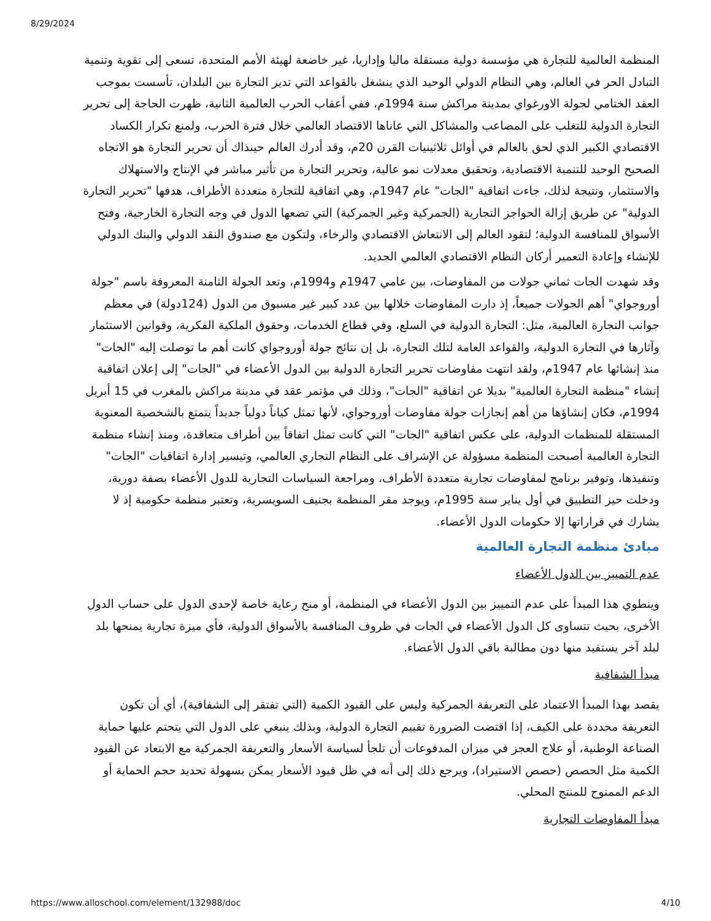8/29/2024
المنظمة العالمية للتجارة هي مؤسسة دولية مستقلة ماليا وإداريا، غير خاضعة لهيئة الأمم المتحدة، تسعى إلى تقوية وتنمية التبادل الحر في العالم، وهي النظام الدولي الوحيد الذي ينشغل بالقواعد التي تدير التجارة بين البلدان، تأسست بموجب العقد الختامي لجولة الاورغواي بمدينة مراكش سنة 1994م، ففي أعقاب الحرب العالمية الثانية، ظهرت الحاجة إلى تحرير التجارة الدولية للتغلب على المصاعب والمشاكل التي عاناها الاقتصاد العالمي خلال فترة الحرب، ولمنع تكرار الكساد الاقتصادي الكبير الذي لحق بالعالم في أوائل ثلاثينيات القرن 20م، وقد أدرك العالم حينذاك أن تحرير التجارة هو الاتجاه الصحيح الوحيد للتنمية الاقتصادية، وتحقيق معدلات نمو عالية، وتحرير التجارة من تأثير مباشر في الإنتاج والاستهلاك والاستثمار، ونتيجة لذلك، جاءت اتفاقية "الجات" عام 1947م، وهي اتفاقية للتجارة متعددة الأطراف، هدفها "تحرير التجارة الدولية" عن طريق إزالة الحواجز التجارية (الجمركية وغير الجمركية) التي تضعها الدول في وجه التجارة الخارجية، وفتح الأسواق للمنافسة الدولية؛ لتقود العالم إلى الانتعاش الاقتصادي والرخاء، ولتكون مع صندوق النقد الدولي والبنك الدولي للإنشاء وإعادة التعمير أركان النظام الاقتصادي العالمي الجديد.
وقد شهدت الجات ثماني جولات من المفاوضات، بين عامي 1947م و1994م، وتعد الجولة الثامنة المعروفة باسم "جولة أوروجواي" أهم الجولات جميعاً، إذ دارت المفاوضات خلالها بين عدد كبير غير مسبوق من الدول (124دولة) في معظم جوانب التجارة العالمية، مثل: التجارة الدولية في السلع، وفي قطاع الخدمات، وحقوق الملكية الفكرية، وقوانين الاستثمار وآثارها في التجارة الدولية، والقواعد العامة لتلك التجارة، بل إن نتائج جولة أوروجواي كانت أهم ما توصلت إليه "الجات" منذ إنشائها عام 1947م، ولقد انتهت مفاوضات تحرير التجارة الدولية بين الدول الأعضاء في "الجات" إلى إعلان اتفاقية إنشاء "منظمة التجارة العالمية" بديلا عن اتفاقية "الجات"، وذلك في مؤتمر عقد في مدينة مراكش بالمغرب في 15 أبريل 1994م، فكان إنشاؤها من أهم إنجازات جولة مفاوضات أوروجواي، لأنها تمثل كياناً دولياً جديداً يتمتع بالشخصية المعنوية المستقلة للمنظمات الدولية، على عكس اتفاقية "الجات" التي كانت تمثل اتفاقاً بين أطراف متعاقدة، ومنذ إنشاء منظمة التجارة العالمية أصبحت المنظمة مسؤولة عن الإشراف على النظام التجاري العالمي، وتيسير إدارة اتفاقيات "الجات" وتنفيذها، وتوفير برنامج لمفاوضات تجارية متعددة الأطراف، ومراجعة السياسات التجارية للدول الأعضاء بصفة دورية، ودخلت حيز التطبيق في أول يناير سنة 1995م، ويوجد مقر المنظمة بجنيف السويسرية، وتعتبر منظمة حكومية إذ لا يشارك في قراراتها إلا حكومات الدول الأعضاء.
مبادئ منظمة التجارة العالمية
عدم التمييز بين الدول الأعضاء
وينطوي هذا المبدأ على عدم التمييز بين الدول الأعضاء في المنظمة، أو منح رعاية خاصة لإحدى الدول على حساب الدول الأخرى، بحيث تتساوى كل الدول الأعضاء في الجات في ظروف المنافسة بالأسواق الدولية، فأي ميزة تجارية يمنحها بلد لبلد آخر يستفيد منها دون مطالبة باقي الدول الأعضاء.
مبدأ الشفافية
يقصد بهذا المبدأ الاعتماد على التعريفة الجمركية وليس على القيود الكمية (التي تفتقر إلى الشفافية)، أي أن تكون التعريفة محددة على الكيف، إذا اقتضت الضرورة تقييم التجارة الدولية، وبذلك ينبغي على الدول التي يتحتم عليها حماية الصناعة الوطنية، أو علاج العجز في ميزان المدفوعات أن تلجأ لسياسة الأسعار والتعريفة الجمركية مع الابتعاد عن القيود الكمية مثل الحصص (حصص الاستيراد)، ويرجع ذلك إلى أنه في ظل قيود الأسعار يمكن بسهولة تحديد حجم الحماية أو الدعم الممنوح للمنتج المحلي.
مبدأ المفاوضات التجارية
https://www.alloschool.com/element/132988/doc 4/10